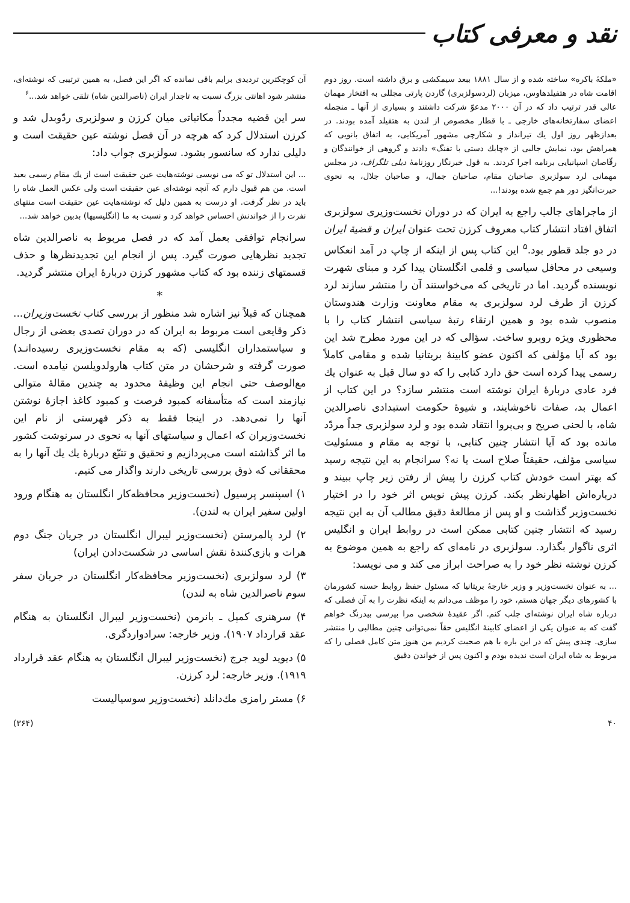نقد و معرفی کتاب
«ملكهٔ باكره» ساخته شده و از سال ۱۸۸۱ ببعد سیمكشی و برق داشته است. روز دوم اقامت شاه در هتفیلدهاوس، میزبان (لردسولزبری) گاردن پارتی مجللی به افتخار مهمان عالی قدر ترتیب داد كه در آن ۲۰۰۰ مدعوّ شركت داشتند و بسیاری از آنها ـ منجمله اعضای سفارتخانه‌های خارجی ـ با قطار مخصوص از لندن به هتفیلد آمده بودند. در بعدازظهر روز اول یك تیرانداز و شكارچی مشهور آمریكایی، به اتفاق بانویی كه همراهش بود، نمایش جالبی از «چابك دستی با تفنگ» دادند و گروهی از خوانندگان و رقّاصان اسپانیایی برنامه اجرا كردند. به قول خبرنگار روزنامهٔ دیلی تلگراف، در مجلس مهمانی لرد سولزبری صاحبان مقام، صاحبان جمال، و صاحبان جلال، به نحوی حیرت‌انگیز دور هم جمع شده بودند!...
از ماجراهای جالب راجع به ایران كه در دوران نخست‌وزیری سولزبری اتفاق افتاد انتشار كتاب معروف كرزن تحت عنوان ایران و قضیهٔ ایران در دو جلد قطور بود.<sup>۵</sup> این كتاب پس از اینكه از چاپ در آمد انعكاس وسیعی در محافل سیاسی و قلمی انگلستان پیدا كرد و مبنای شهرت نویسنده گردید. اما در تاریخی كه می‌خواستند آن را منتشر سازند لرد كرزن از طرف لرد سولزبری به مقام معاونت وزارت هندوستان منصوب شده بود و همین ارتقاء رتبهٔ سیاسی انتشار كتاب را با محظوری ویژه روبرو ساخت. سؤالی كه در این مورد مطرح شد این بود كه آیا مؤلفی كه اكنون عضو كابینهٔ بریتانیا شده و مقامی كاملاً رسمی پیدا كرده است حق دارد كتابی را كه دو سال قبل به عنوان یك فرد عادی دربارهٔ ایران نوشته است منتشر سازد؟ در این كتاب از اعمال بد، صفات ناخوشایند، و شیوهٔ حكومت استبدادی ناصرالدین شاه، با لحنی صریح و بی‌پروا انتقاد شده بود و لرد سولزبری جداً مردّد مانده بود كه آیا انتشار چنین كتابی، با توجه به مقام و مسئولیت سیاسی مؤلف، حقیقتاً صلاح است یا نه؟ سرانجام به این نتیجه رسید كه بهتر است خودش كتاب كرزن را پیش از رفتن زیر چاپ ببیند و درباره‌اش اظهارنظر بكند. كرزن پیش نویس اثر خود را در اختیار نخست‌وزیر گذاشت و او پس از مطالعهٔ دقیق مطالب آن به این نتیجه رسید كه انتشار چنین كتابی ممكن است در روابط ایران و انگلیس اثری ناگوار بگذارد. سولزبری در نامه‌ای كه راجع به همین موضوع به كرزن نوشته نظر خود را به صراحت ابراز می كند و می نویسد:
... به عنوان نخست‌وزیر و وزیر خارجهٔ بریتانیا كه مسئول حفظ روابط حسنه كشورمان با كشورهای دیگر جهان هستم، خود را موظف می‌دانم به اینكه نظرت را به آن فصلی كه درباره شاه ایران نوشته‌ای جلب كنم. اگر عقیدهٔ شخصی مرا بپرسی بیدرنگ خواهم گفت كه به عنوان یكی از اعضای كابینهٔ انگلیس حقاً نمی‌توانی چنین مطالبی را منتشر سازی. چندی پیش كه در این باره با هم صحبت كردیم من هنوز متن كامل فصلی را كه مربوط به شاه ایران است ندیده بودم و اكنون پس از خواندن دقیق
آن كوچكترین تردیدی برایم باقی نمانده كه اگر این فصل، به همین ترتیبی كه نوشته‌ای، منتشر شود اهانتی بزرگ نسبت به تاجدار ایران (ناصرالدین شاه) تلقی خواهد شد...<sup>۶</sup>
سر این قضیه مجدداً مكاتباتی میان كرزن و سولزبری ردّوبدل شد و كرزن استدلال كرد كه هرچه در آن فصل نوشته عین حقیقت است و دلیلی ندارد كه سانسور بشود. سولزبری جواب داد:
... این استدلال تو كه می نویسی نوشته‌هایت عین حقیقت است از یك مقام رسمی بعید است. من هم قبول دارم كه آنچه نوشته‌ای عین حقیقت است ولی عكس العمل شاه را باید در نظر گرفت. او درست به همین دلیل كه نوشته‌هایت عین حقیقت است منتهای نفرت را از خواندنش احساس خواهد كرد و نسبت به ما (انگلیسیها) بدبین خواهد شد...
سرانجام توافقی بعمل آمد كه در فصل مربوط به ناصرالدین شاه تجدید نظرهایی صورت گیرد. پس از انجام این تجدیدنظرها و حذف قسمتهای زننده بود كه كتاب مشهور كرزن دربارهٔ ایران منتشر گردید.
*
همچنان كه قبلاً نیز اشاره شد منظور از بررسی كتاب نخست‌وزیران... ذكر وقایعی است مربوط به ایران كه در دوران تصدی بعضی از رجال و سیاستمداران انگلیسی (كه به مقام نخست‌وزیری رسیده‌انـد) صورت گرفته و شرحشان در متن كتاب هارولدویلسن نیامده است. مع‌الوصف حتی انجام این وظیفهٔ محدود به چندین مقالهٔ متوالی نیازمند است كه متأسفانه كمبود فرصت و كمبود كاغذ اجازهٔ نوشتن آنها را نمی‌دهد. در اینجا فقط به ذكر فهرستی از نام این نخست‌وزیران كه اعمال و سیاستهای آنها به نحوی در سرنوشت كشور ما اثر گذاشته است می‌پردازیم و تحقیق و تتبّع دربارهٔ یك یك آنها را به محققانی كه ذوق بررسی تاریخی دارند واگذار می كنیم.
۱) اسپنسر پرسیول (نخست‌وزیر محافظه‌كار انگلستان به هنگام ورود اولین سفیر ایران به لندن).
۲) لرد پالمرستن (نخست‌وزیر لیبرال انگلستان در جریان جنگ دوم هرات و بازی‌كنندهٔ نقش اساسی در شكست‌دادن ایران)
۳) لرد سولزبری (نخست‌وزیر محافظه‌كار انگلستان در جریان سفر سوم ناصرالدین شاه به لندن)
۴) سرهنری كمپل ـ بانرمن (نخست‌وزیر لیبرال انگلستان به هنگام عقد قرارداد ۱۹۰۷). وزیر خارجه: سرادواردگری.
۵) دیوید لوید جرج (نخست‌وزیر لیبرال انگلستان به هنگام عقد قرارداد ۱۹۱۹). وزیر خارجه: لرد كرزن.
۶) مستر رامزی مك‌دانلد (نخست‌وزیر سوسیالیست
۴۰ (۳۶۴)